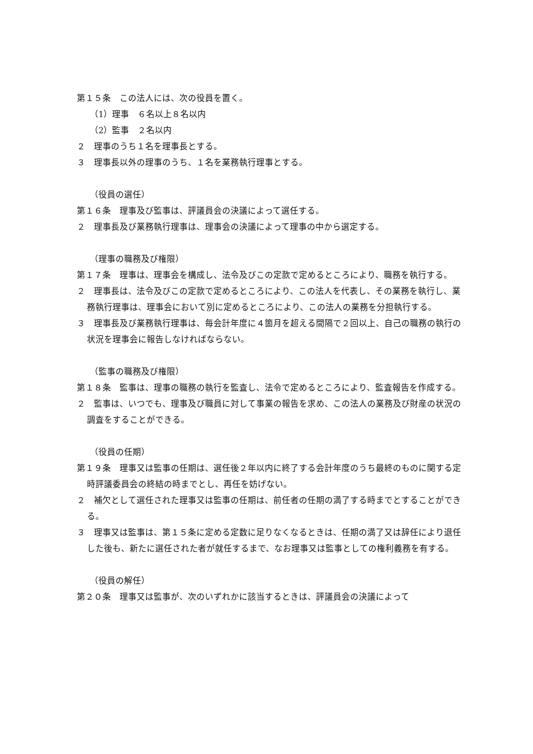第１５条　この法人には、次の役員を置く。
（1）理事　６名以上８名以内
（2）監事　２名以内
２　理事のうち１名を理事長とする。
３　理事長以外の理事のうち、１名を業務執行理事とする。
（役員の選任）
第１６条　理事及び監事は、評議員会の決議によって選任する。
２　理事長及び業務執行理事は、理事会の決議によって理事の中から選定する。
（理事の職務及び権限）
第１７条　理事は、理事会を構成し、法令及びこの定款で定めるところにより、職務を執行する。
２　理事長は、法令及びこの定款で定めるところにより、この法人を代表し、その業務を執行し、業務執行理事は、理事会において別に定めるところにより、この法人の業務を分担執行する。
３　理事長及び業務執行理事は、毎会計年度に４箇月を超える間隔で２回以上、自己の職務の執行の状況を理事会に報告しなければならない。
（監事の職務及び権限）
第１８条　監事は、理事の職務の執行を監査し、法令で定めるところにより、監査報告を作成する。
２　監事は、いつでも、理事及び職員に対して事業の報告を求め、この法人の業務及び財産の状況の調査をすることができる。
（役員の任期）
第１９条　理事又は監事の任期は、選任後２年以内に終了する会計年度のうち最終のものに関する定時評議委員会の終結の時までとし、再任を妨げない。
２　補欠として選任された理事又は監事の任期は、前任者の任期の満了する時までとすることができる。
３　理事又は監事は、第１５条に定める定数に足りなくなるときは、任期の満了又は辞任により退任した後も、新たに選任された者が就任するまで、なお理事又は監事としての権利義務を有する。
（役員の解任）
第２０条　理事又は監事が、次のいずれかに該当するときは、評議員会の決議によって